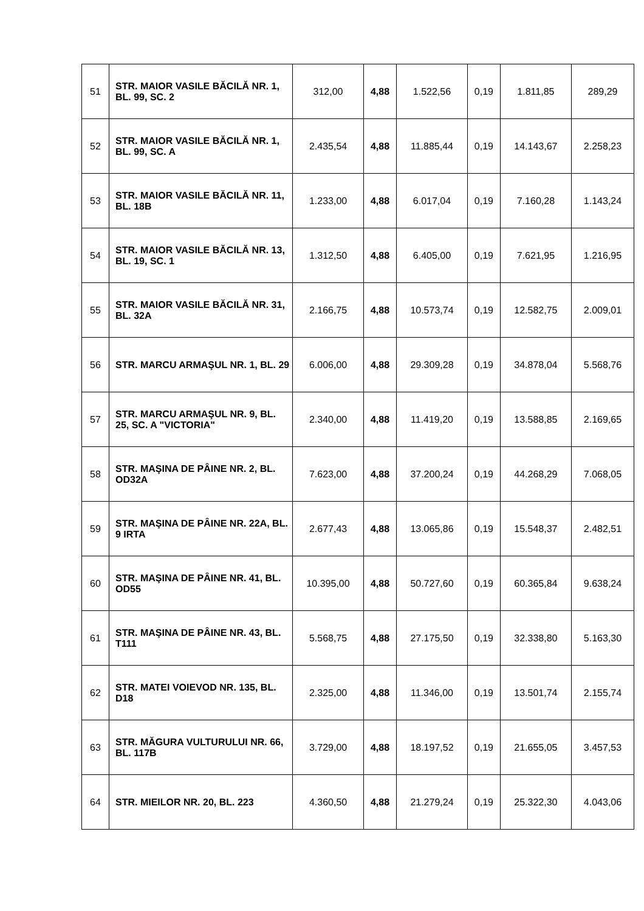| 51 | STR. MAIOR VASILE BĂCILĂ NR. 1, BL. 99, SC. 2 | 312,00 | 4,88 | 1.522,56 | 0,19 | 1.811,85 | 289,29 |
| 52 | STR. MAIOR VASILE BĂCILĂ NR. 1, BL. 99, SC. A | 2.435,54 | 4,88 | 11.885,44 | 0,19 | 14.143,67 | 2.258,23 |
| 53 | STR. MAIOR VASILE BĂCILĂ NR. 11, BL. 18B | 1.233,00 | 4,88 | 6.017,04 | 0,19 | 7.160,28 | 1.143,24 |
| 54 | STR. MAIOR VASILE BĂCILĂ NR. 13, BL. 19, SC. 1 | 1.312,50 | 4,88 | 6.405,00 | 0,19 | 7.621,95 | 1.216,95 |
| 55 | STR. MAIOR VASILE BĂCILĂ NR. 31, BL. 32A | 2.166,75 | 4,88 | 10.573,74 | 0,19 | 12.582,75 | 2.009,01 |
| 56 | STR. MARCU ARMAŞUL NR. 1, BL. 29 | 6.006,00 | 4,88 | 29.309,28 | 0,19 | 34.878,04 | 5.568,76 |
| 57 | STR. MARCU ARMAŞUL NR. 9, BL. 25, SC. A "VICTORIA" | 2.340,00 | 4,88 | 11.419,20 | 0,19 | 13.588,85 | 2.169,65 |
| 58 | STR. MAŞINA DE PÂINE NR. 2, BL. OD32A | 7.623,00 | 4,88 | 37.200,24 | 0,19 | 44.268,29 | 7.068,05 |
| 59 | STR. MAŞINA DE PÂINE NR. 22A, BL. 9 IRTA | 2.677,43 | 4,88 | 13.065,86 | 0,19 | 15.548,37 | 2.482,51 |
| 60 | STR. MAŞINA DE PÂINE NR. 41, BL. OD55 | 10.395,00 | 4,88 | 50.727,60 | 0,19 | 60.365,84 | 9.638,24 |
| 61 | STR. MAŞINA DE PÂINE NR. 43, BL. T111 | 5.568,75 | 4,88 | 27.175,50 | 0,19 | 32.338,80 | 5.163,30 |
| 62 | STR. MATEI VOIEVOD NR. 135, BL. D18 | 2.325,00 | 4,88 | 11.346,00 | 0,19 | 13.501,74 | 2.155,74 |
| 63 | STR. MĂGURA VULTURULUI NR. 66, BL. 117B | 3.729,00 | 4,88 | 18.197,52 | 0,19 | 21.655,05 | 3.457,53 |
| 64 | STR. MIEILOR NR. 20, BL. 223 | 4.360,50 | 4,88 | 21.279,24 | 0,19 | 25.322,30 | 4.043,06 |